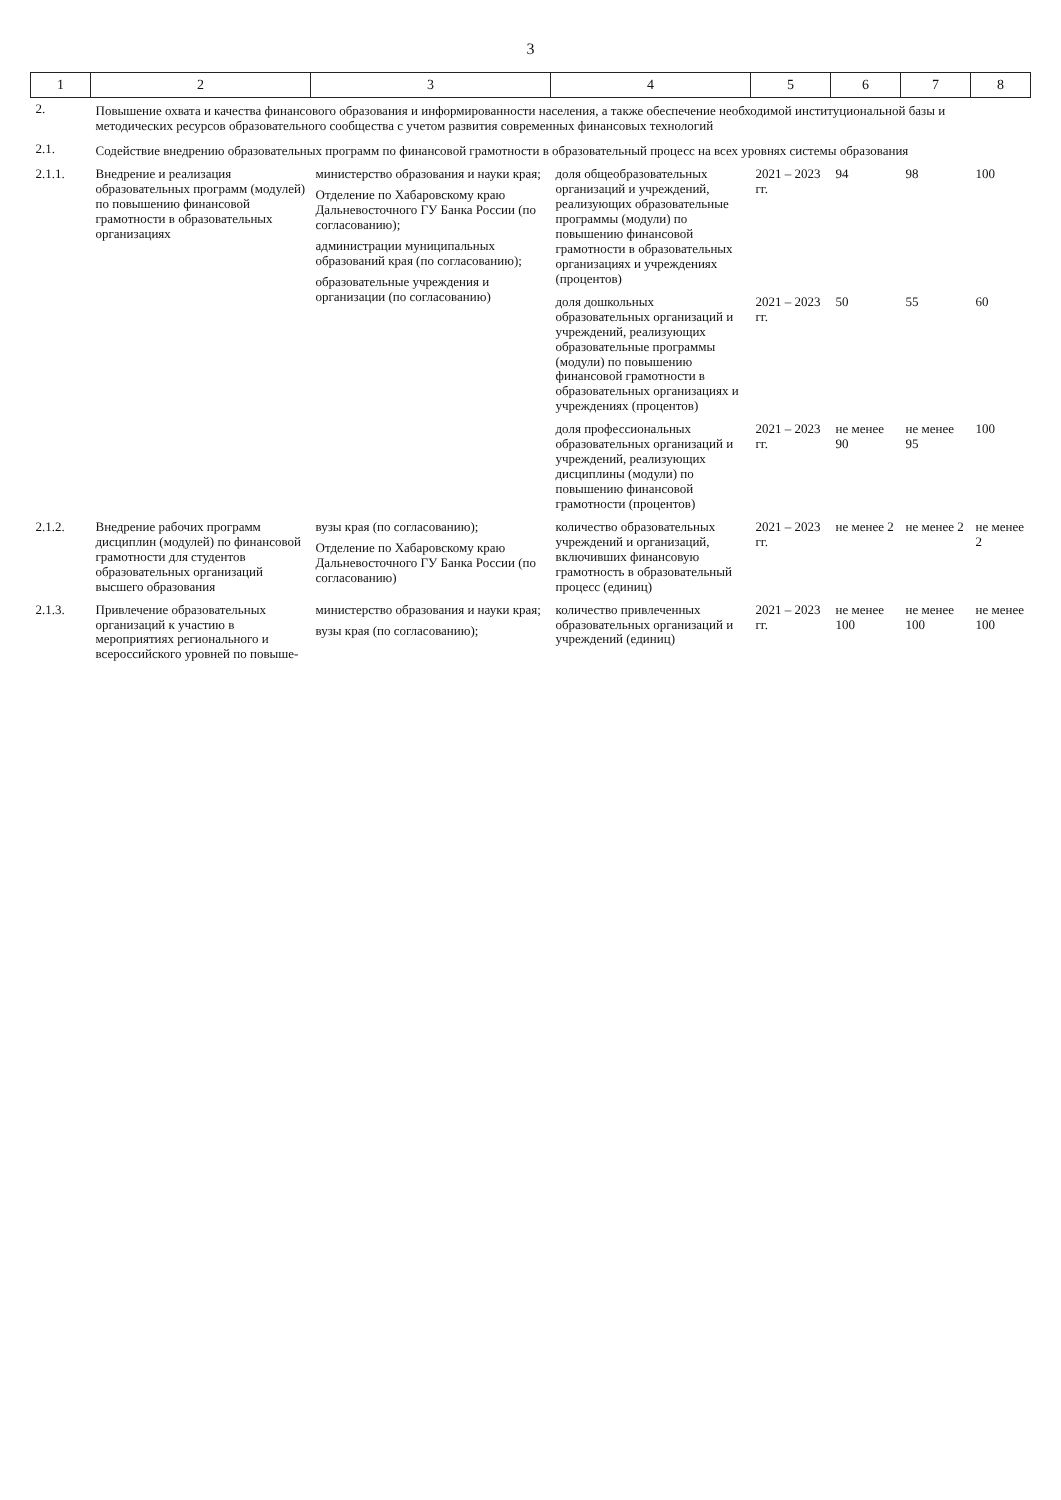3
| 1 | 2 | 3 | 4 | 5 | 6 | 7 | 8 |
| --- | --- | --- | --- | --- | --- | --- | --- |
| 2. | Повышение охвата и качества финансового образования и информированности населения, а также обеспечение необходимой институциональной базы и методических ресурсов образовательного сообщества с учетом развития современных финансовых технологий | | | | | | |
| 2.1. | Содействие внедрению образовательных программ по финансовой грамотности в образовательный процесс на всех уровнях системы образования | | | | | | |
| 2.1.1. | Внедрение и реализация образовательных программ (модулей) по повышению финансовой грамотности в образовательных организациях | министерство образования и науки края; Отделение по Хабаровскому краю Дальневосточного ГУ Банка России (по согласованию); администрации муниципальных образований края (по согласованию); образовательные учреждения и организации (по согласованию) | доля общеобразовательных организаций и учреждений, реализующих образовательные программы (модули) по повышению финансовой грамотности в образовательных организациях и учреждениях (процентов) | 2021 – 2023 гг. | 94 | 98 | 100 |
| | | | доля дошкольных образовательных организаций и учреждений, реализующих образовательные программы (модули) по повышению финансовой грамотности в образовательных организациях и учреждениях (процентов) | 2021 – 2023 гг. | 50 | 55 | 60 |
| | | | доля профессиональных образовательных организаций и учреждений, реализующих дисциплины (модули) по повышению финансовой грамотности (процентов) | 2021 – 2023 гг. | не менее 90 | не менее 95 | 100 |
| 2.1.2. | Внедрение рабочих программ дисциплин (модулей) по финансовой грамотности для студентов образовательных организаций высшего образования | вузы края (по согласованию); Отделение по Хабаровскому краю Дальневосточного ГУ Банка России (по согласованию) | количество образовательных учреждений и организаций, включивших финансовую грамотность в образовательный процесс (единиц) | 2021 – 2023 гг. | не менее 2 | не менее 2 | не менее 2 |
| 2.1.3. | Привлечение образовательных организаций к участию в мероприятиях регионального и всероссийского уровней по повыше- | министерство образования и науки края; вузы края (по согласованию); | количество привлеченных образовательных организаций и учреждений (единиц) | 2021 – 2023 гг. | не менее 100 | не менее 100 | не менее 100 |